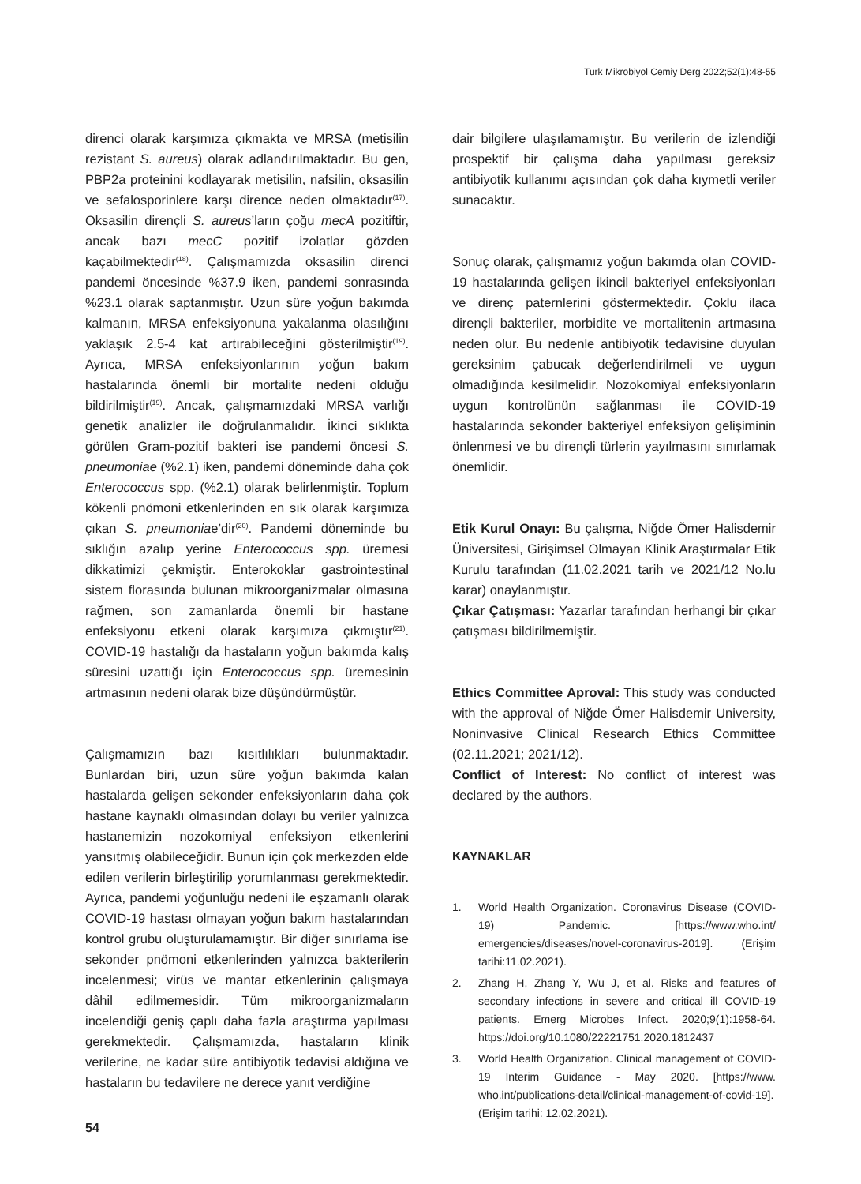Turk Mikrobiyol Cemiy Derg 2022;52(1):48-55
direnci olarak karşımıza çıkmakta ve MRSA (metisilin rezistant S. aureus) olarak adlandırılmaktadır. Bu gen, PBP2a proteinini kodlayarak metisilin, nafsilin, oksasilin ve sefalosporinlere karşı dirence neden olmaktadır<sup>(17)</sup>. Oksasilin dirençli S. aureus’ların çoğu mecA pozitiftir, ancak bazı mecC pozitif izolatlar gözden kaçabilmektedir<sup>(18)</sup>. Çalışmamızda oksasilin direnci pandemi öncesinde %37.9 iken, pandemi sonrasında %23.1 olarak saptanmıştır. Uzun süre yoğun bakımda kalmanın, MRSA enfeksiyonuna yakalanma olasılığını yaklaşık 2.5-4 kat artırabileceğini gösterilmiştir<sup>(19)</sup>. Ayrıca, MRSA enfeksiyonlarının yoğun bakım hastalarında önemli bir mortalite nedeni olduğu bildirilmiştir<sup>(19)</sup>. Ancak, çalışmamızdaki MRSA varlığı genetik analizler ile doğrulanmalıdır. İkinci sıklıkta görülen Gram-pozitif bakteri ise pandemi öncesi S. pneumoniae (%2.1) iken, pandemi döneminde daha çok Enterococcus spp. (%2.1) olarak belirlenmiştir. Toplum kökenli pnömoni etkenlerinden en sık olarak karşımıza çıkan S. pneumoniae’dir<sup>(20)</sup>. Pandemi döneminde bu sıklığın azalıp yerine Enterococcus spp. üremesi dikkatimizi çekmiştir. Enterokoklar gastrointestinal sistem florasında bulunan mikroorganizmalar olmasına rağmen, son zamanlarda önemli bir hastane enfeksiyonu etkeni olarak karşımıza çıkmıştır<sup>(21)</sup>. COVID-19 hastalığı da hastaların yoğun bakımda kalış süresini uzattığı için Enterococcus spp. üremesinin artmasının nedeni olarak bize düşündürmüştür.
Çalışmamızın bazı kısıtlılıkları bulunmaktadır. Bunlardan biri, uzun süre yoğun bakımda kalan hastalarda gelişen sekonder enfeksiyonların daha çok hastane kaynaklı olmasından dolayı bu veriler yalnızca hastanemizin nozokomiyal enfeksiyon etkenlerini yansıtmış olabileceğidir. Bunun için çok merkezden elde edilen verilerin birleştirilip yorumlanması gerekmektedir. Ayrıca, pandemi yoğunluğu nedeni ile eşzamanlı olarak COVID-19 hastası olmayan yoğun bakım hastalarından kontrol grubu oluşturulamamıştır. Bir diğer sınırlama ise sekonder pnömoni etkenlerinden yalnızca bakterilerin incelenmesi; virüs ve mantar etkenlerinin çalışmaya dâhil edilmemesidir. Tüm mikroorganizmaların incelendiği geniş çaplı daha fazla araştırma yapılması gerekmektedir. Çalışmamızda, hastaların klinik verilerine, ne kadar süre antibiyotik tedavisi aldığına ve hastaların bu tedavilere ne derece yanıt verdiğine
dair bilgilere ulaşılamamıştır. Bu verilerin de izlendiği prospektif bir çalışma daha yapılması gereksiz antibiyotik kullanımı açısından çok daha kıymetli veriler sunacaktır.
Sonuç olarak, çalışmamız yoğun bakımda olan COVID-19 hastalarında gelişen ikincil bakteriyel enfeksiyonları ve direnç paternlerini göstermektedir. Çoklu ilaca dirençli bakteriler, morbidite ve mortalitenin artmasına neden olur. Bu nedenle antibiyotik tedavisine duyulan gereksinim çabucak değerlendirilmeli ve uygun olmadığında kesilmelidir. Nozokomiyal enfeksiyonların uygun kontrolünün sağlanması ile COVID-19 hastalarında sekonder bakteriyel enfeksiyon gelişiminin önlenmesi ve bu dirençli türlerin yayılmasını sınırlamak önemlidir.
Etik Kurul Onayı: Bu çalışma, Niğde Ömer Halisdemir Üniversitesi, Girişimsel Olmayan Klinik Araştırmalar Etik Kurulu tarafından (11.02.2021 tarih ve 2021/12 No.lu karar) onaylanmıştır.
Çıkar Çatışması: Yazarlar tarafından herhangi bir çıkar çatışması bildirilmemiştir.
Ethics Committee Aproval: This study was conducted with the approval of Niğde Ömer Halisdemir University, Noninvasive Clinical Research Ethics Committee (02.11.2021; 2021/12).
Conflict of Interest: No conflict of interest was declared by the authors.
KAYNAKLAR
1. World Health Organization. Coronavirus Disease (COVID-19) Pandemic. [https://www.who.int/ emergencies/diseases/novel-coronavirus-2019]. (Erişim tarihi:11.02.2021).
2. Zhang H, Zhang Y, Wu J, et al. Risks and features of secondary infections in severe and critical ill COVID-19 patients. Emerg Microbes Infect. 2020;9(1):1958-64. https://doi.org/10.1080/22221751.2020.1812437
3. World Health Organization. Clinical management of COVID-19 Interim Guidance - May 2020. [https://www. who.int/publications-detail/clinical-management-of-covid-19]. (Erişim tarihi: 12.02.2021).
54